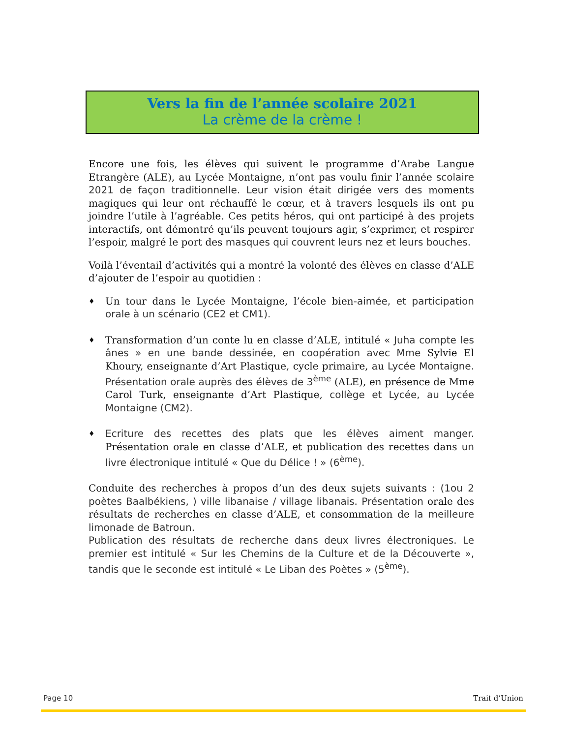Vers la fin de l’année scolaire 2021
La crème de la crème !
Encore une fois, les élèves qui suivent le programme d’Arabe Langue Etrangère (ALE), au Lycée Montaigne, n’ont pas voulu finir l’année scolaire 2021 de façon traditionnelle. Leur vision était dirigée vers des moments magiques qui leur ont réchauffé le cœur, et à travers lesquels ils ont pu joindre l’utile à l’agréable. Ces petits héros, qui ont participé à des projets interactifs, ont démontré qu’ils peuvent toujours agir, s’exprimer, et respirer l’espoir, malgré le port des masques qui couvrent leurs nez et leurs bouches.
Voilà l’éventail d’activités qui a montré la volonté des élèves en classe d’ALE d’ajouter de l’espoir au quotidien :
♦ Un tour dans le Lycée Montaigne, l’école bien-aimée, et participation orale à un scénario (CE2 et CM1).
♦ Transformation d’un conte lu en classe d’ALE, intitulé « Juha compte les ânes » en une bande dessinée, en coopération avec Mme Sylvie El Khoury, enseignante d’Art Plastique, cycle primaire, au Lycée Montaigne. Présentation orale auprès des élèves de 3<sup>ème</sup> (ALE), en présence de Mme Carol Turk, enseignante d’Art Plastique, collège et Lycée, au Lycée Montaigne (CM2).
♦ Ecriture des recettes des plats que les élèves aiment manger. Présentation orale en classe d’ALE, et publication des recettes dans un livre électronique intitulé « Que du Délice ! » (6<sup>ème</sup>).
Conduite des recherches à propos d’un des deux sujets suivants : (1ou 2 poètes Baalbékiens, ) ville libanaise / village libanais. Présentation orale des résultats de recherches en classe d’ALE, et consommation de la meilleure limonade de Batroun.
Publication des résultats de recherche dans deux livres électroniques. Le premier est intitulé « Sur les Chemins de la Culture et de la Découverte », tandis que le seconde est intitulé « Le Liban des Poètes » (5<sup>ème</sup>).
Page 10 Trait d’Union